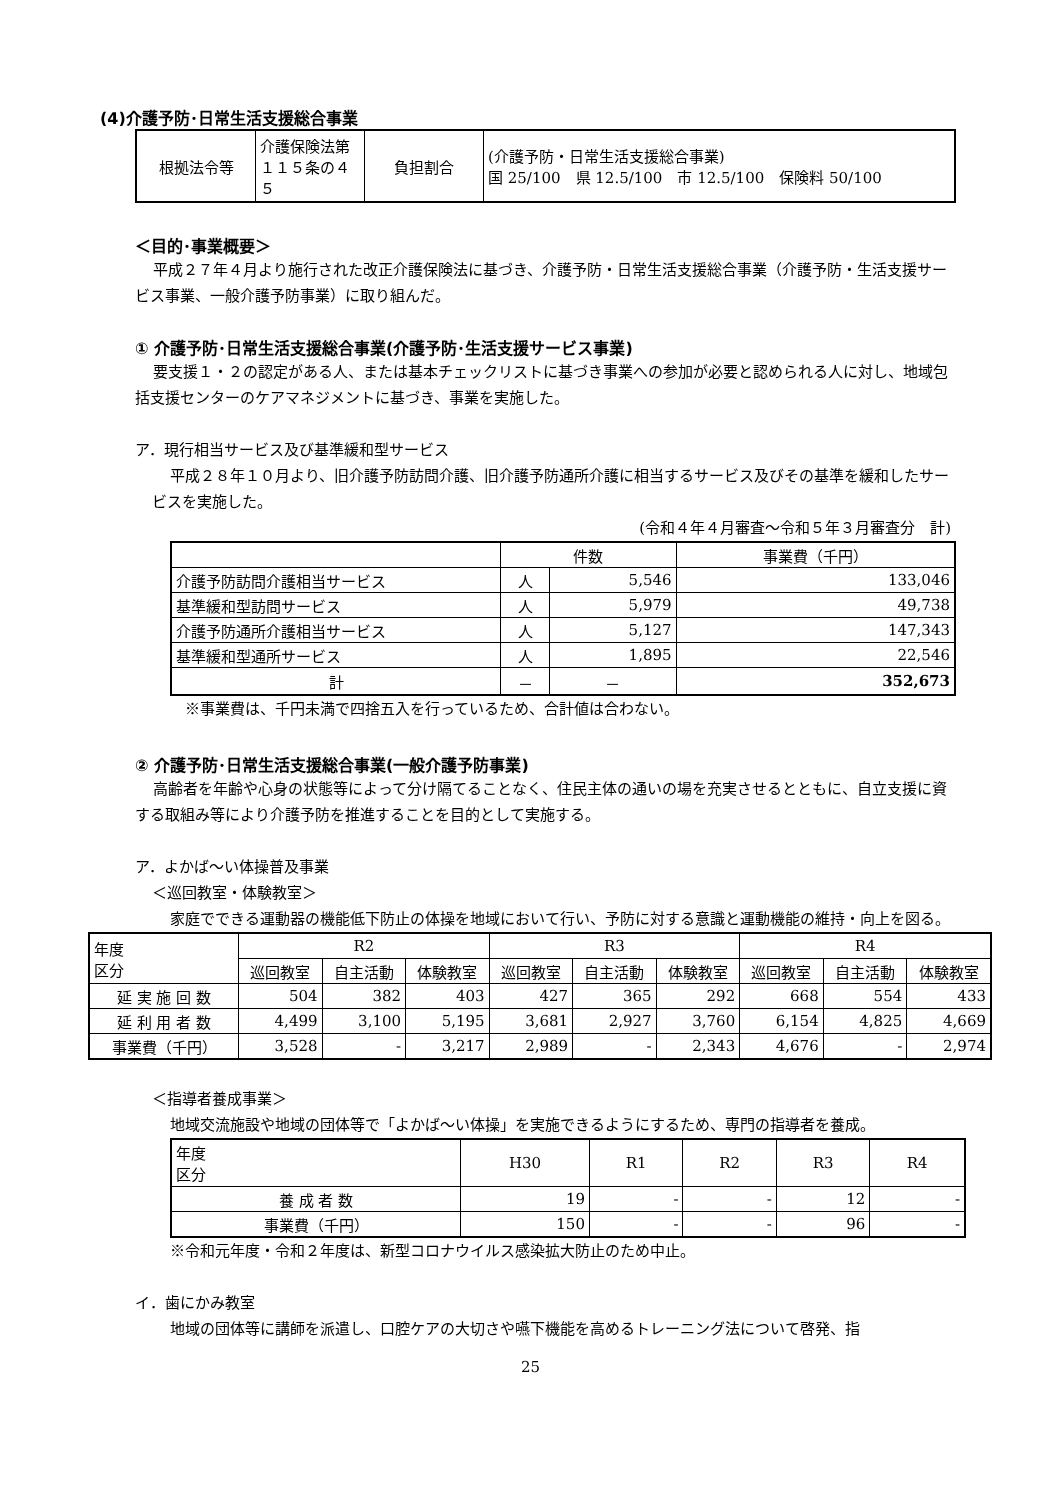(4)介護予防･日常生活支援総合事業
| 根拠法令等 | 介護保険法第１１５条の４５ | 負担割合 | (介護予防・日常生活支援総合事業) 国 25/100 県 12.5/100 市 12.5/100 保険料 50/100 |
＜目的･事業概要＞
平成２７年４月より施行された改正介護保険法に基づき、介護予防・日常生活支援総合事業（介護予防・生活支援サービス事業、一般介護予防事業）に取り組んだ。
① 介護予防･日常生活支援総合事業(介護予防･生活支援サービス事業)
要支援１・２の認定がある人、または基本チェックリストに基づき事業への参加が必要と認められる人に対し、地域包括支援センターのケアマネジメントに基づき、事業を実施した。
ア．現行相当サービス及び基準緩和型サービス
平成２８年１０月より、旧介護予防訪問介護、旧介護予防通所介護に相当するサービス及びその基準を緩和したサービスを実施した。
(令和４年４月審査～令和５年３月審査分　計)
| | 件数 | | 事業費（千円） |
| 介護予防訪問介護相当サービス | 人 | 5,546 | 133,046 |
| 基準緩和型訪問サービス | 人 | 5,979 | 49,738 |
| 介護予防通所介護相当サービス | 人 | 5,127 | 147,343 |
| 基準緩和型通所サービス | 人 | 1,895 | 22,546 |
| 計 | － | － | 352,673 |
※事業費は、千円未満で四捨五入を行っているため、合計値は合わない。
② 介護予防･日常生活支援総合事業(一般介護予防事業)
高齢者を年齢や心身の状態等によって分け隔てることなく、住民主体の通いの場を充実させるとともに、自立支援に資する取組み等により介護予防を推進することを目的として実施する。
ア．よかば～い体操普及事業
＜巡回教室・体験教室＞
家庭でできる運動器の機能低下防止の体操を地域において行い、予防に対する意識と運動機能の維持・向上を図る。
| 年度 区分 | R2 | | | R3 | | | R4 | | |
| | 巡回教室 | 自主活動 | 体験教室 | 巡回教室 | 自主活動 | 体験教室 | 巡回教室 | 自主活動 | 体験教室 |
| 延 実 施 回 数 | 504 | 382 | 403 | 427 | 365 | 292 | 668 | 554 | 433 |
| 延 利 用 者 数 | 4,499 | 3,100 | 5,195 | 3,681 | 2,927 | 3,760 | 6,154 | 4,825 | 4,669 |
| 事業費（千円） | 3,528 | - | 3,217 | 2,989 | - | 2,343 | 4,676 | - | 2,974 |
＜指導者養成事業＞
地域交流施設や地域の団体等で「よかば～い体操」を実施できるようにするため、専門の指導者を養成。
| 年度 区分 | H30 | R1 | R2 | R3 | R4 |
| 養 成 者 数 | 19 | - | - | 12 | - |
| 事業費（千円） | 150 | - | - | 96 | - |
※令和元年度・令和２年度は、新型コロナウイルス感染拡大防止のため中止。
イ．歯にかみ教室
地域の団体等に講師を派遣し、口腔ケアの大切さや嚥下機能を高めるトレーニング法について啓発、指
25